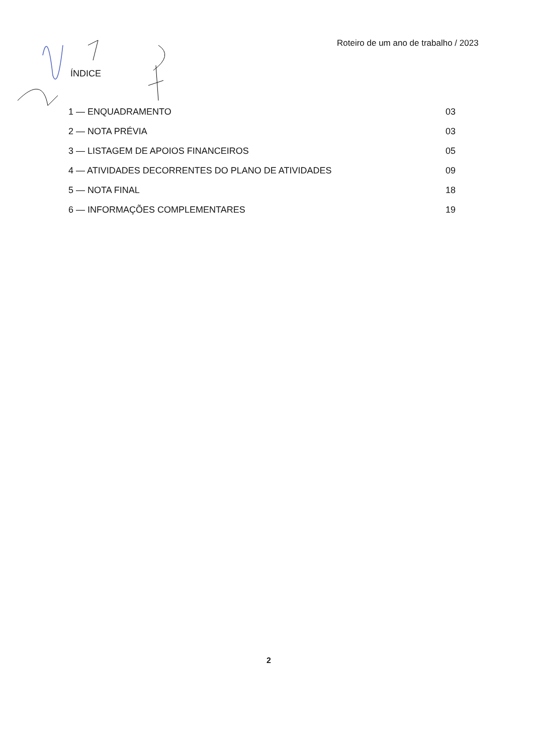Roteiro de um ano de trabalho / 2023
ÍNDICE
1 — ENQUADRAMENTO 03
2 — NOTA PRÉVIA 03
3 — LISTAGEM DE APOIOS FINANCEIROS 05
4 — ATIVIDADES DECORRENTES DO PLANO DE ATIVIDADES 09
5 — NOTA FINAL 18
6 — INFORMAÇÕES COMPLEMENTARES 19
2